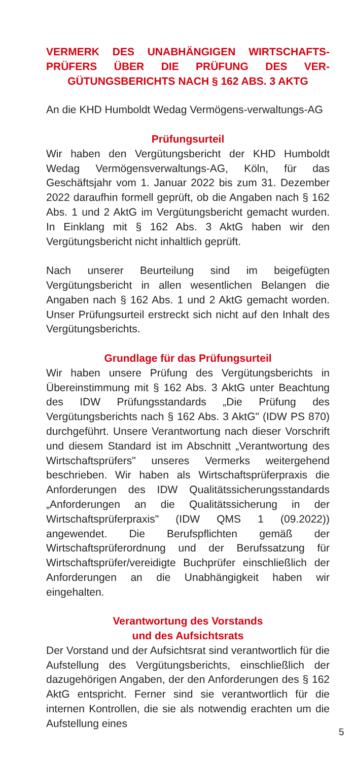VERMERK DES UNABHÄNGIGEN WIRTSCHAFTS-PRÜFERS ÜBER DIE PRÜFUNG DES VER-GÜTUNGSBERICHTS NACH § 162 ABS. 3 AKTG
An die KHD Humboldt Wedag Vermögens-verwaltungs-AG
Prüfungsurteil
Wir haben den Vergütungsbericht der KHD Humboldt Wedag Vermögensverwaltungs-AG, Köln, für das Geschäftsjahr vom 1. Januar 2022 bis zum 31. Dezember 2022 daraufhin formell geprüft, ob die Angaben nach § 162 Abs. 1 und 2 AktG im Vergütungsbericht gemacht wurden. In Einklang mit § 162 Abs. 3 AktG haben wir den Vergütungsbericht nicht inhaltlich geprüft.
Nach unserer Beurteilung sind im beigefügten Vergütungsbericht in allen wesentlichen Belangen die Angaben nach § 162 Abs. 1 und 2 AktG gemacht worden. Unser Prüfungsurteil erstreckt sich nicht auf den Inhalt des Vergütungsberichts.
Grundlage für das Prüfungsurteil
Wir haben unsere Prüfung des Vergütungsberichts in Übereinstimmung mit § 162 Abs. 3 AktG unter Beachtung des IDW Prüfungsstandards „Die Prüfung des Vergütungsberichts nach § 162 Abs. 3 AktG" (IDW PS 870) durchgeführt. Unsere Verantwortung nach dieser Vorschrift und diesem Standard ist im Abschnitt „Verantwortung des Wirtschaftsprüfers" unseres Vermerks weitergehend beschrieben. Wir haben als Wirtschaftsprüferpraxis die Anforderungen des IDW Qualitätssicherungsstandards „Anforderungen an die Qualitätssicherung in der Wirtschaftsprüferpraxis" (IDW QMS 1 (09.2022)) angewendet. Die Berufspflichten gemäß der Wirtschaftsprüferordnung und der Berufssatzung für Wirtschaftsprüfer/vereidigte Buchprüfer einschließlich der Anforderungen an die Unabhängigkeit haben wir eingehalten.
Verantwortung des Vorstands
und des Aufsichtsrats
Der Vorstand und der Aufsichtsrat sind verantwortlich für die Aufstellung des Vergütungsberichts, einschließlich der dazugehörigen Angaben, der den Anforderungen des § 162 AktG entspricht. Ferner sind sie verantwortlich für die internen Kontrollen, die sie als notwendig erachten um die Aufstellung eines
5